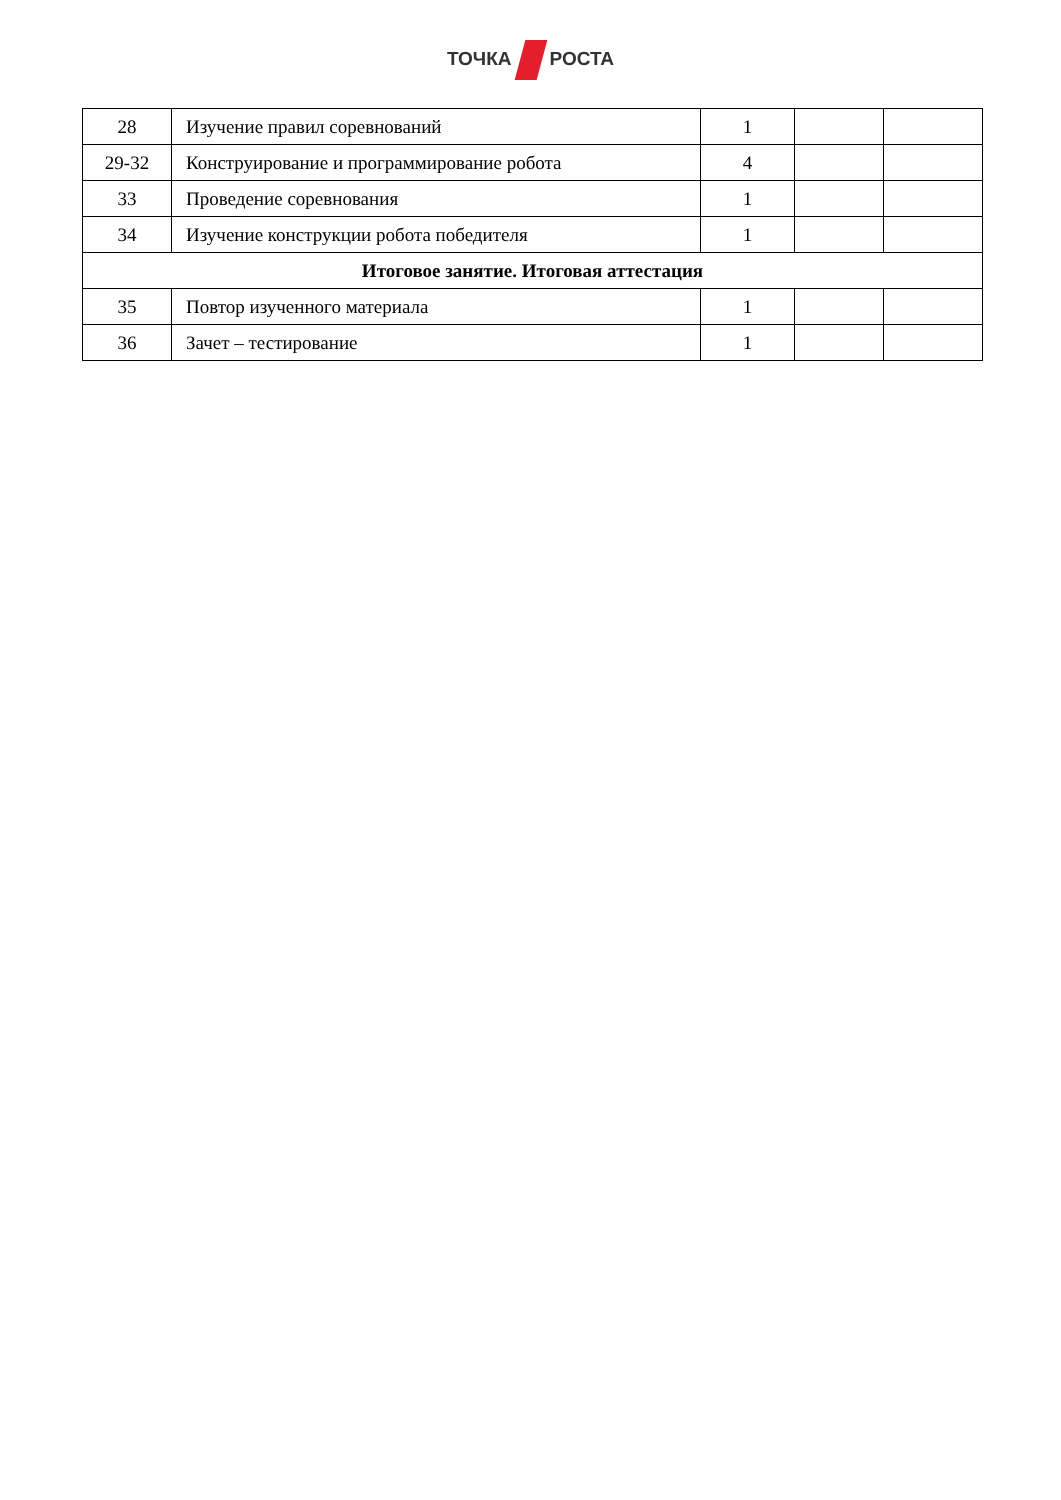ТОЧКА РОСТА
| 28 | Изучение правил соревнований | 1 | | |
| 29-32 | Конструирование и программирование робота | 4 | | |
| 33 | Проведение соревнования | 1 | | |
| 34 | Изучение конструкции робота победителя | 1 | | |
| Итоговое занятие. Итоговая аттестация | | | | |
| 35 | Повтор изученного материала | 1 | | |
| 36 | Зачет – тестирование | 1 | | |